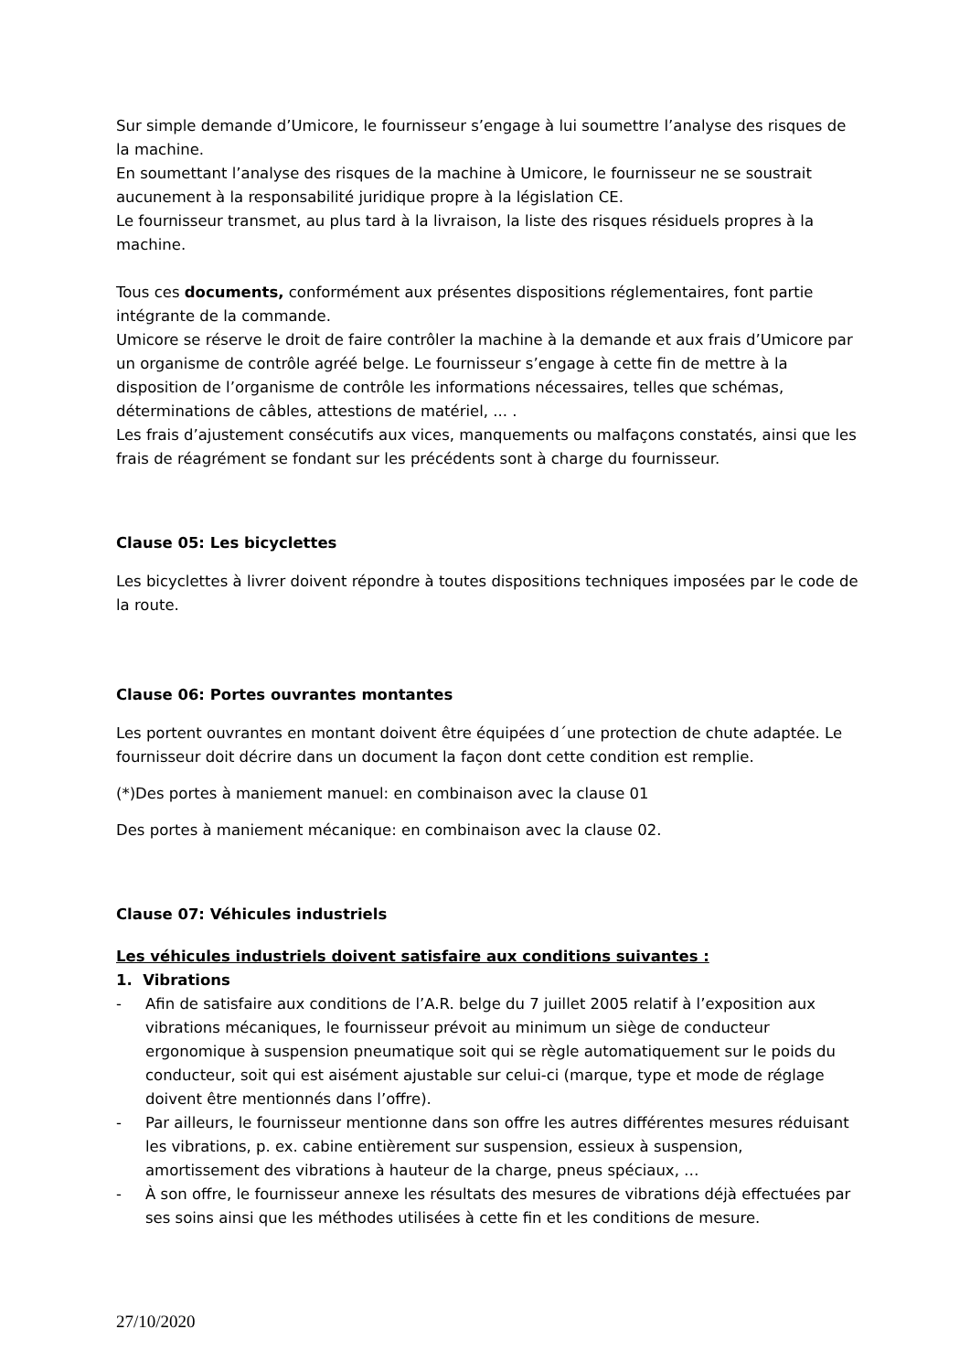Sur simple demande d’Umicore, le fournisseur s’engage à lui soumettre l’analyse des risques de la machine.
En soumettant l’analyse des risques de la machine à Umicore, le fournisseur ne se soustrait aucunement à la responsabilité juridique propre à la législation CE.
Le fournisseur transmet, au plus tard à la livraison, la liste des risques résiduels propres à la machine.
Tous ces documents, conformément aux présentes dispositions réglementaires, font partie intégrante de la commande.
Umicore se réserve le droit de faire contrôler la machine à la demande et aux frais d’Umicore par un organisme de contrôle agréé belge. Le fournisseur s’engage à cette fin de mettre à la disposition de l’organisme de contrôle les informations nécessaires, telles que schémas, déterminations de câbles, attestions de matériel, ... .
Les frais d’ajustement consécutifs aux vices, manquements ou malfaçons constatés, ainsi que les frais de réagrément se fondant sur les précédents sont à charge du fournisseur.
Clause 05: Les bicyclettes
Les bicyclettes à livrer doivent répondre à toutes dispositions techniques imposées par le code de la route.
Clause 06: Portes ouvrantes montantes
Les portent ouvrantes en montant doivent être équipées d´une protection de chute adaptée. Le fournisseur doit décrire dans un document la façon dont cette condition est remplie.
(*)Des portes à maniement manuel: en combinaison avec la clause 01
Des portes à maniement mécanique: en combinaison avec la clause 02.
Clause 07: Véhicules industriels
Les véhicules industriels doivent satisfaire aux conditions suivantes :
1. Vibrations
- Afin de satisfaire aux conditions de l’A.R. belge du 7 juillet 2005 relatif à l’exposition aux vibrations mécaniques, le fournisseur prévoit au minimum un siège de conducteur ergonomique à suspension pneumatique soit qui se règle automatiquement sur le poids du conducteur, soit qui est aisément ajustable sur celui-ci (marque, type et mode de réglage doivent être mentionnés dans l’offre).
- Par ailleurs, le fournisseur mentionne dans son offre les autres différentes mesures réduisant les vibrations, p. ex. cabine entièrement sur suspension, essieux à suspension, amortissement des vibrations à hauteur de la charge, pneus spéciaux, …
- À son offre, le fournisseur annexe les résultats des mesures de vibrations déjà effectuées par ses soins ainsi que les méthodes utilisées à cette fin et les conditions de mesure.
27/10/2020